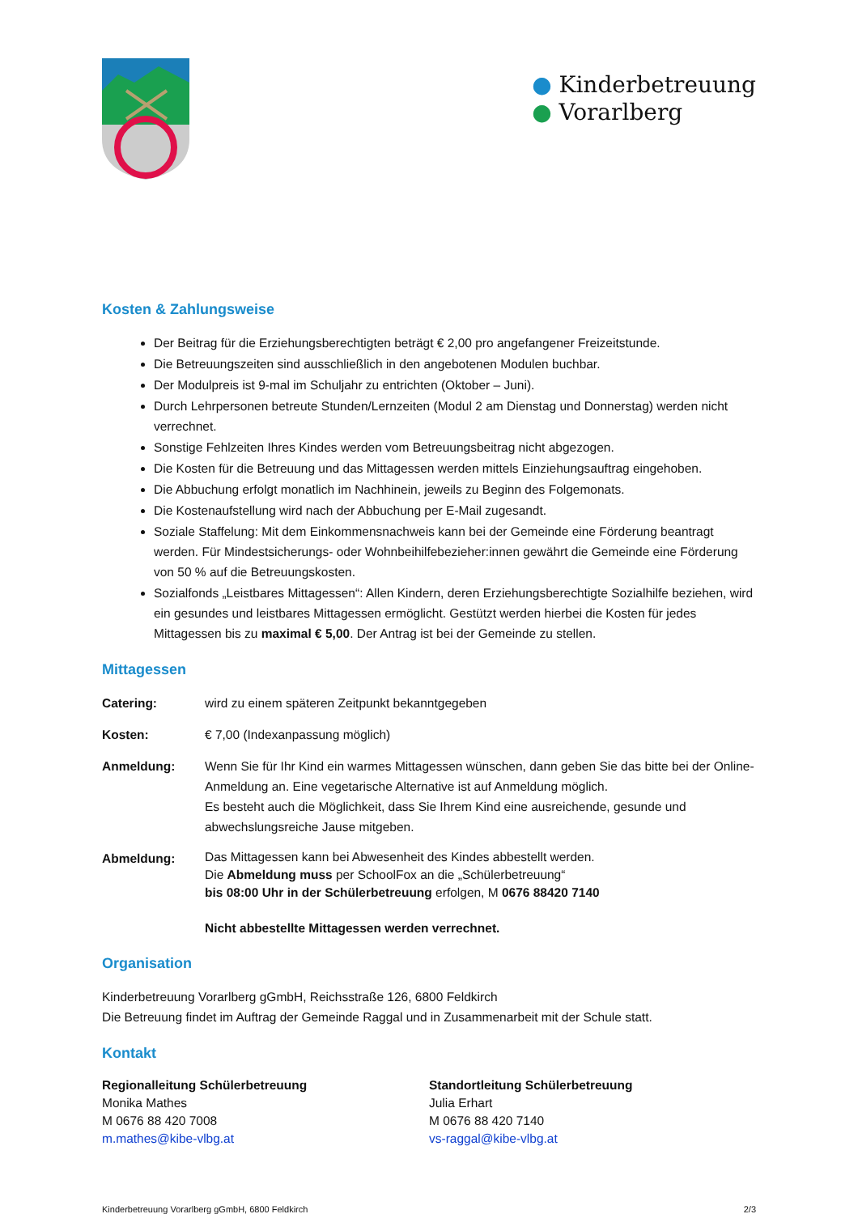● Kinderbetreuung
● Vorarlberg
Kosten & Zahlungsweise
Der Beitrag für die Erziehungsberechtigten beträgt € 2,00 pro angefangener Freizeitstunde.
Die Betreuungszeiten sind ausschließlich in den angebotenen Modulen buchbar.
Der Modulpreis ist 9-mal im Schuljahr zu entrichten (Oktober – Juni).
Durch Lehrpersonen betreute Stunden/Lernzeiten (Modul 2 am Dienstag und Donnerstag) werden nicht verrechnet.
Sonstige Fehlzeiten Ihres Kindes werden vom Betreuungsbeitrag nicht abgezogen.
Die Kosten für die Betreuung und das Mittagessen werden mittels Einziehungsauftrag eingehoben.
Die Abbuchung erfolgt monatlich im Nachhinein, jeweils zu Beginn des Folgemonats.
Die Kostenaufstellung wird nach der Abbuchung per E-Mail zugesandt.
Soziale Staffelung: Mit dem Einkommensnachweis kann bei der Gemeinde eine Förderung beantragt werden. Für Mindestsicherungs- oder Wohnbeihilfebezieher:innen gewährt die Gemeinde eine Förderung von 50 % auf die Betreuungskosten.
Sozialfonds „Leistbares Mittagessen“: Allen Kindern, deren Erziehungsberechtigte Sozialhilfe beziehen, wird ein gesundes und leistbares Mittagessen ermöglicht. Gestützt werden hierbei die Kosten für jedes Mittagessen bis zu maximal € 5,00. Der Antrag ist bei der Gemeinde zu stellen.
Mittagessen
Catering: wird zu einem späteren Zeitpunkt bekanntgegeben
Kosten: € 7,00 (Indexanpassung möglich)
Anmeldung: Wenn Sie für Ihr Kind ein warmes Mittagessen wünschen, dann geben Sie das bitte bei der Online-Anmeldung an. Eine vegetarische Alternative ist auf Anmeldung möglich.
Es besteht auch die Möglichkeit, dass Sie Ihrem Kind eine ausreichende, gesunde und abwechslungsreiche Jause mitgeben.
Abmeldung:
Das Mittagessen kann bei Abwesenheit des Kindes abbestellt werden.
Die Abmeldung muss per SchoolFox an die „Schülerbetreuung“
bis 08:00 Uhr in der Schülerbetreuung erfolgen, M 0676 88420 7140
Nicht abbestellte Mittagessen werden verrechnet.
Organisation
Kinderbetreuung Vorarlberg gGmbH, Reichsstraße 126, 6800 Feldkirch
Die Betreuung findet im Auftrag der Gemeinde Raggal und in Zusammenarbeit mit der Schule statt.
Kontakt
Regionalleitung Schülerbetreuung
Monika Mathes
M 0676 88 420 7008
m.mathes@kibe-vlbg.at
Standortleitung Schülerbetreuung
Julia Erhart
M 0676 88 420 7140
vs-raggal@kibe-vlbg.at
Kinderbetreuung Vorarlberg gGmbH, 6800 Feldkirch 2/3